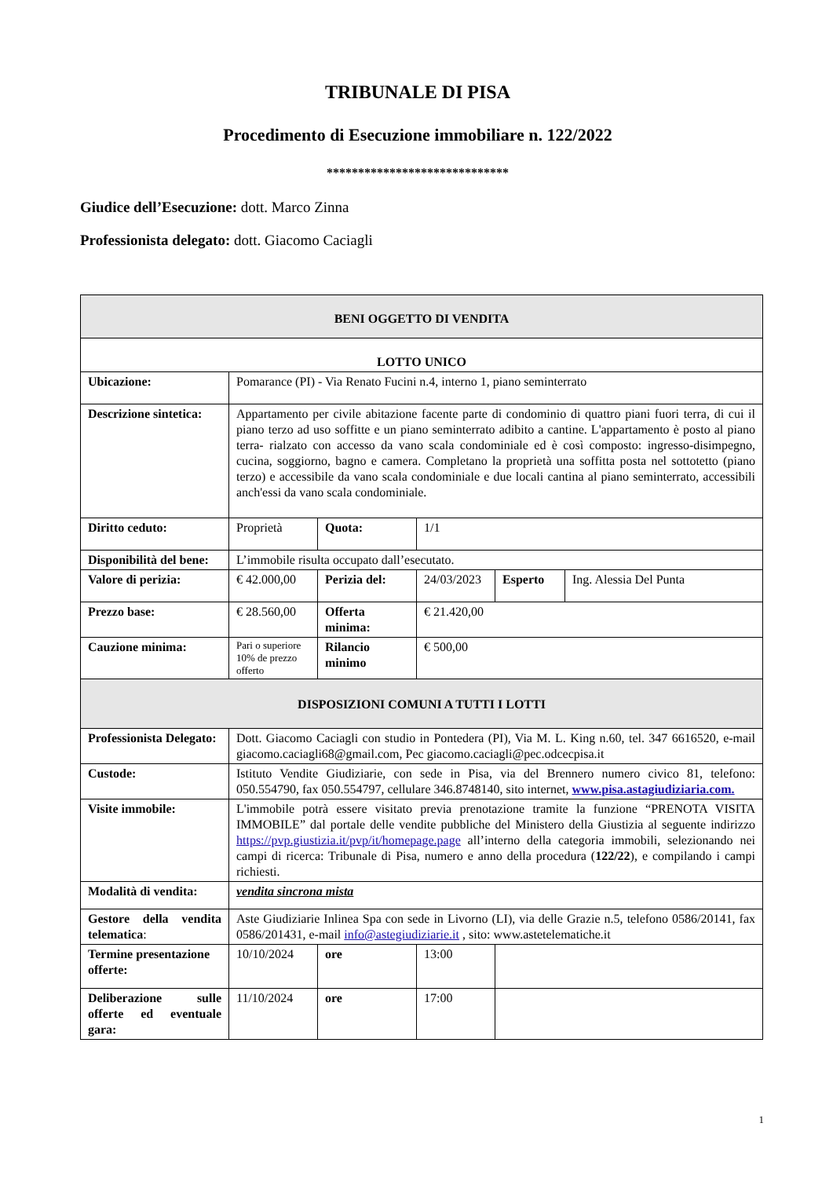TRIBUNALE DI PISA
Procedimento di Esecuzione immobiliare n. 122/2022
*****************************
Giudice dell’Esecuzione: dott. Marco Zinna
Professionista delegato: dott. Giacomo Caciagli
| BENI OGGETTO DI VENDITA | | | | | |
| LOTTO UNICO | | | | | |
| Ubicazione: | Pomarance (PI) - Via Renato Fucini n.4, interno 1, piano seminterrato | | | | |
| Descrizione sintetica: | Appartamento per civile abitazione facente parte di condominio di quattro piani fuori terra, di cui il piano terzo ad uso soffitte e un piano seminterrato adibito a cantine. L'appartamento è posto al piano terra- rialzato con accesso da vano scala condominiale ed è così composto: ingresso-disimpegno, cucina, soggiorno, bagno e camera. Completano la proprietà una soffitta posta nel sottotetto (piano terzo) e accessibile da vano scala condominiale e due locali cantina al piano seminterrato, accessibili anch'essi da vano scala condominiale. | | | | |
| Diritto ceduto: | Proprietà | Quota: | 1/1 | | |
| Disponibilità del bene: | L’immobile risulta occupato dall’esecutato. | | | | |
| Valore di perizia: | € 42.000,00 | Perizia del: | 24/03/2023 | Esperto | Ing. Alessia Del Punta |
| Prezzo base: | € 28.560,00 | Offerta minima: | € 21.420,00 | | |
| Cauzione minima: | Pari o superiore 10% de prezzo offerto | Rilancio minimo | € 500,00 | | |
| DISPOSIZIONI COMUNI A TUTTI I LOTTI | | | | | |
| Professionista Delegato: | Dott. Giacomo Caciagli con studio in Pontedera (PI), Via M. L. King n.60, tel. 347 6616520, e-mail giacomo.caciagli68@gmail.com, Pec giacomo.caciagli@pec.odcecpisa.it | | | | |
| Custode: | Istituto Vendite Giudiziarie, con sede in Pisa, via del Brennero numero civico 81, telefono: 050.554790, fax 050.554797, cellulare 346.8748140, sito internet, www.pisa.astagiudiziaria.com. | | | | |
| Visite immobile: | L'immobile potrà essere visitato previa prenotazione tramite la funzione “PRENOTA VISITA IMMOBILE” dal portale delle vendite pubbliche del Ministero della Giustizia al seguente indirizzo https://pvp.giustizia.it/pvp/it/homepage.page all’interno della categoria immobili, selezionando nei campi di ricerca: Tribunale di Pisa, numero e anno della procedura ( 122/22 ), e compilando i campi richiesti. | | | | |
| Modalità di vendita: | vendita sincrona mista | | | | |
| Gestore della vendita telematica : | Aste Giudiziarie Inlinea Spa con sede in Livorno (LI), via delle Grazie n.5, telefono 0586/20141, fax 0586/201431, e-mail info@astegiudiziarie.it , sito: www.astetelematiche.it | | | | |
| Termine presentazione offerte: | 10/10/2024 | ore | 13:00 | | |
| Deliberazione sulle offerte ed eventuale gara: | 11/10/2024 | ore | 17:00 | | |
1